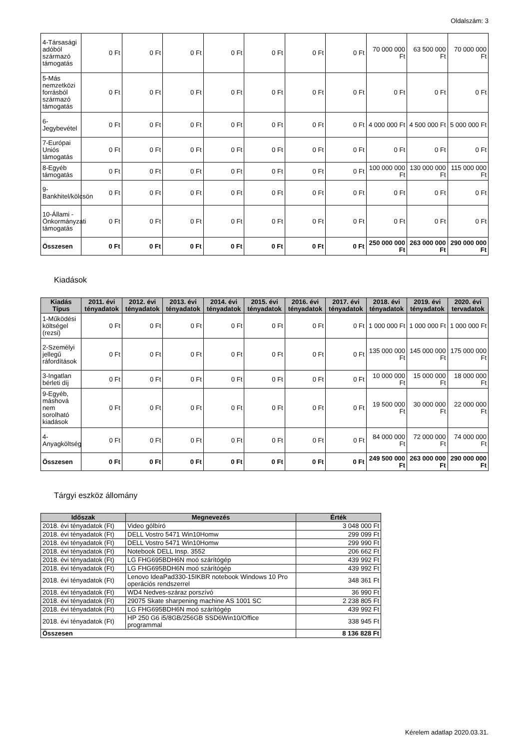Oldalszám: 3
| 4-Társasági adóból származó támogatás | 0 Ft | 0 Ft | 0 Ft | 0 Ft | 0 Ft | 0 Ft | 0 Ft | 70 000 000 Ft | 63 500 000 Ft | 70 000 000 Ft |
| 5-Más nemzetközi forrásból származó támogatás | 0 Ft | 0 Ft | 0 Ft | 0 Ft | 0 Ft | 0 Ft | 0 Ft | 0 Ft | 0 Ft | 0 Ft |
| 6-Jegybevétel | 0 Ft | 0 Ft | 0 Ft | 0 Ft | 0 Ft | 0 Ft | 0 Ft | 4 000 000 Ft | 4 500 000 Ft | 5 000 000 Ft |
| 7-Európai Uniós támogatás | 0 Ft | 0 Ft | 0 Ft | 0 Ft | 0 Ft | 0 Ft | 0 Ft | 0 Ft | 0 Ft | 0 Ft |
| 8-Egyéb támogatás | 0 Ft | 0 Ft | 0 Ft | 0 Ft | 0 Ft | 0 Ft | 0 Ft | 100 000 000 Ft | 130 000 000 Ft | 115 000 000 Ft |
| 9-Bankhitel/kölcsön | 0 Ft | 0 Ft | 0 Ft | 0 Ft | 0 Ft | 0 Ft | 0 Ft | 0 Ft | 0 Ft | 0 Ft |
| 10-Állami - Önkormányzati támogatás | 0 Ft | 0 Ft | 0 Ft | 0 Ft | 0 Ft | 0 Ft | 0 Ft | 0 Ft | 0 Ft | 0 Ft |
| Összesen | 0 Ft | 0 Ft | 0 Ft | 0 Ft | 0 Ft | 0 Ft | 0 Ft | 250 000 000 Ft | 263 000 000 Ft | 290 000 000 Ft |
Kiadások
| Kiadás Típus | 2011. évi tényadatok | 2012. évi tényadatok | 2013. évi tényadatok | 2014. évi tényadatok | 2015. évi tényadatok | 2016. évi tényadatok | 2017. évi tényadatok | 2018. évi tényadatok | 2019. évi tényadatok | 2020. évi tervadatok |
| --- | --- | --- | --- | --- | --- | --- | --- | --- | --- | --- |
| 1-Működési költségel (rezsi) | 0 Ft | 0 Ft | 0 Ft | 0 Ft | 0 Ft | 0 Ft | 0 Ft | 1 000 000 Ft | 1 000 000 Ft | 1 000 000 Ft |
| 2-Személyi jellegű ráfordítások | 0 Ft | 0 Ft | 0 Ft | 0 Ft | 0 Ft | 0 Ft | 0 Ft | 135 000 000 Ft | 145 000 000 Ft | 175 000 000 Ft |
| 3-Ingatlan bérleti díj | 0 Ft | 0 Ft | 0 Ft | 0 Ft | 0 Ft | 0 Ft | 0 Ft | 10 000 000 Ft | 15 000 000 Ft | 18 000 000 Ft |
| 9-Egyéb, máshová nem sorolható kiadások | 0 Ft | 0 Ft | 0 Ft | 0 Ft | 0 Ft | 0 Ft | 0 Ft | 19 500 000 Ft | 30 000 000 Ft | 22 000 000 Ft |
| 4-Anyagköltség | 0 Ft | 0 Ft | 0 Ft | 0 Ft | 0 Ft | 0 Ft | 0 Ft | 84 000 000 Ft | 72 000 000 Ft | 74 000 000 Ft |
| Összesen | 0 Ft | 0 Ft | 0 Ft | 0 Ft | 0 Ft | 0 Ft | 0 Ft | 249 500 000 Ft | 263 000 000 Ft | 290 000 000 Ft |
Tárgyi eszköz állomány
| Időszak | Megnevezés | Érték |
| --- | --- | --- |
| 2018. évi tényadatok (Ft) | Video gólbíró | 3 048 000 Ft |
| 2018. évi tényadatok (Ft) | DELL Vostro 5471 Win10Homw | 299 099 Ft |
| 2018. évi tényadatok (Ft) | DELL Vostro 5471 Win10Homw | 299 990 Ft |
| 2018. évi tényadatok (Ft) | Notebook DELL Insp. 3552 | 206 662 Ft |
| 2018. évi tényadatok (Ft) | LG FHG695BDH6N moó szárítógép | 439 992 Ft |
| 2018. évi tényadatok (Ft) | LG FHG695BDH6N moó szárítógép | 439 992 Ft |
| 2018. évi tényadatok (Ft) | Lenovo IdeaPad330-15IKBR notebook Windows 10 Pro operációs rendszerrel | 348 361 Ft |
| 2018. évi tényadatok (Ft) | WD4 Nedves-száraz porszívó | 36 990 Ft |
| 2018. évi tényadatok (Ft) | 29075 Skate sharpening machine AS 1001 SC | 2 238 805 Ft |
| 2018. évi tényadatok (Ft) | LG FHG695BDH6N moó szárítógép | 439 992 Ft |
| 2018. évi tényadatok (Ft) | HP 250 G6 i5/8GB/256GB SSD6Win10/Office programmal | 338 945 Ft |
| Összesen | | 8 136 828 Ft |
Kérelem adatlap 2020.03.31.